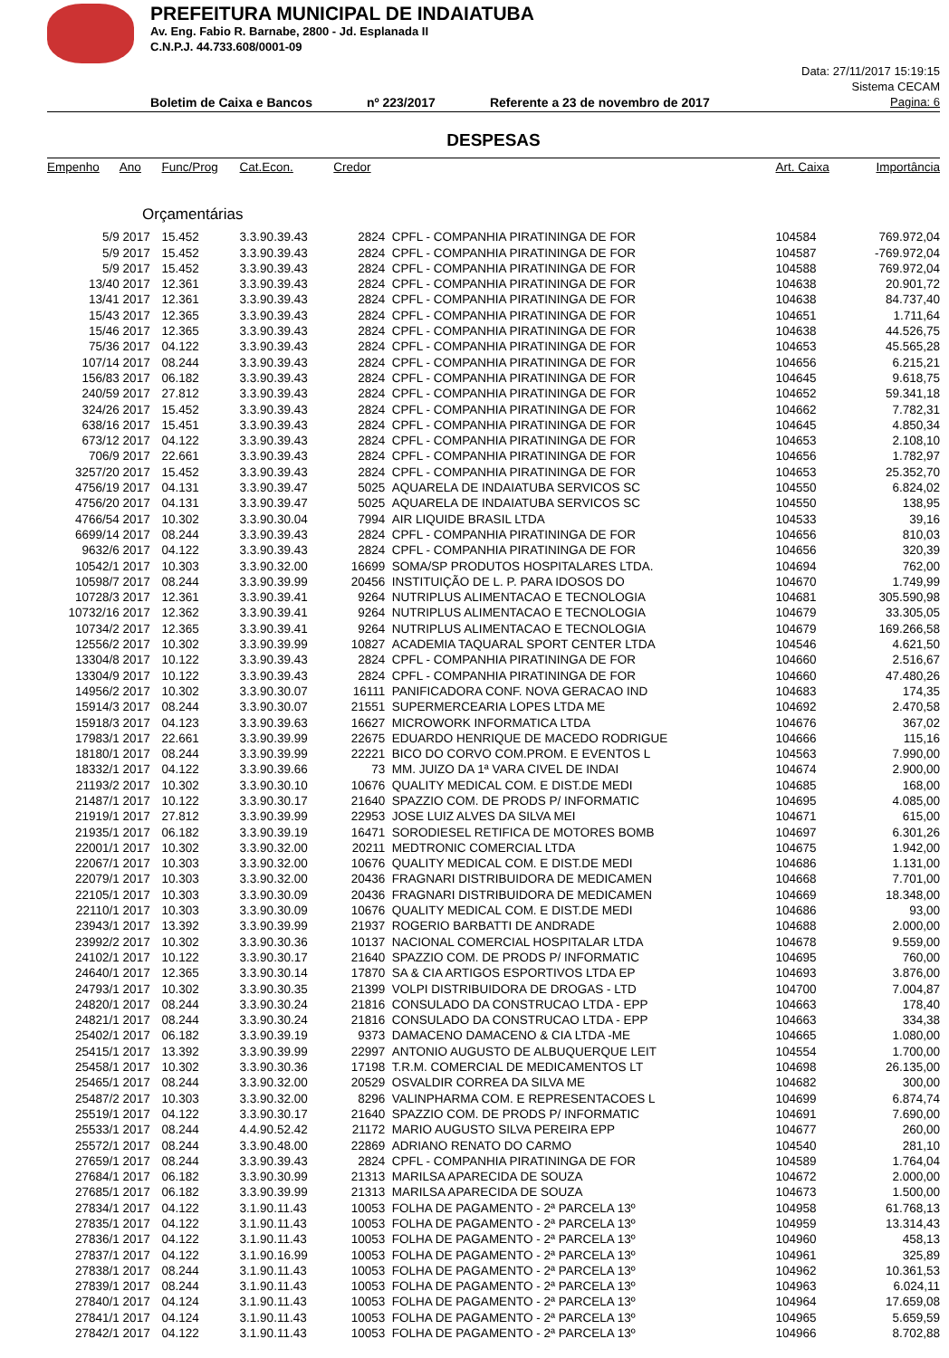PREFEITURA MUNICIPAL DE INDAIATUBA
Av. Eng. Fabio R. Barnabe, 2800 - Jd. Esplanada II
C.N.P.J. 44.733.608/0001-09
Boletim de Caixa e Bancos nº 223/2017 Referente a 23 de novembro de 2017
Data: 27/11/2017 15:19:15
Sistema CECAM
Pagina: 6
DESPESAS
| Empenho | Ano | Func/Prog | Cat.Econ. | Credor | | Art. Caixa | Importância |
| --- | --- | --- | --- | --- | --- | --- | --- |
| Orçamentárias | | | | | | | |
| 5/9 | 2017 | 15.452 | 3.3.90.39.43 | 2824 | CPFL - COMPANHIA PIRATININGA DE FOR | 104584 | 769.972,04 |
| 5/9 | 2017 | 15.452 | 3.3.90.39.43 | 2824 | CPFL - COMPANHIA PIRATININGA DE FOR | 104587 | -769.972,04 |
| 5/9 | 2017 | 15.452 | 3.3.90.39.43 | 2824 | CPFL - COMPANHIA PIRATININGA DE FOR | 104588 | 769.972,04 |
| 13/40 | 2017 | 12.361 | 3.3.90.39.43 | 2824 | CPFL - COMPANHIA PIRATININGA DE FOR | 104638 | 20.901,72 |
| 13/41 | 2017 | 12.361 | 3.3.90.39.43 | 2824 | CPFL - COMPANHIA PIRATININGA DE FOR | 104638 | 84.737,40 |
| 15/43 | 2017 | 12.365 | 3.3.90.39.43 | 2824 | CPFL - COMPANHIA PIRATININGA DE FOR | 104651 | 1.711,64 |
| 15/46 | 2017 | 12.365 | 3.3.90.39.43 | 2824 | CPFL - COMPANHIA PIRATININGA DE FOR | 104638 | 44.526,75 |
| 75/36 | 2017 | 04.122 | 3.3.90.39.43 | 2824 | CPFL - COMPANHIA PIRATININGA DE FOR | 104653 | 45.565,28 |
| 107/14 | 2017 | 08.244 | 3.3.90.39.43 | 2824 | CPFL - COMPANHIA PIRATININGA DE FOR | 104656 | 6.215,21 |
| 156/83 | 2017 | 06.182 | 3.3.90.39.43 | 2824 | CPFL - COMPANHIA PIRATININGA DE FOR | 104645 | 9.618,75 |
| 240/59 | 2017 | 27.812 | 3.3.90.39.43 | 2824 | CPFL - COMPANHIA PIRATININGA DE FOR | 104652 | 59.341,18 |
| 324/26 | 2017 | 15.452 | 3.3.90.39.43 | 2824 | CPFL - COMPANHIA PIRATININGA DE FOR | 104662 | 7.782,31 |
| 638/16 | 2017 | 15.451 | 3.3.90.39.43 | 2824 | CPFL - COMPANHIA PIRATININGA DE FOR | 104645 | 4.850,34 |
| 673/12 | 2017 | 04.122 | 3.3.90.39.43 | 2824 | CPFL - COMPANHIA PIRATININGA DE FOR | 104653 | 2.108,10 |
| 706/9 | 2017 | 22.661 | 3.3.90.39.43 | 2824 | CPFL - COMPANHIA PIRATININGA DE FOR | 104656 | 1.782,97 |
| 3257/20 | 2017 | 15.452 | 3.3.90.39.43 | 2824 | CPFL - COMPANHIA PIRATININGA DE FOR | 104653 | 25.352,70 |
| 4756/19 | 2017 | 04.131 | 3.3.90.39.47 | 5025 | AQUARELA DE INDAIATUBA SERVICOS SC | 104550 | 6.824,02 |
| 4756/20 | 2017 | 04.131 | 3.3.90.39.47 | 5025 | AQUARELA DE INDAIATUBA SERVICOS SC | 104550 | 138,95 |
| 4766/54 | 2017 | 10.302 | 3.3.90.30.04 | 7994 | AIR LIQUIDE BRASIL LTDA | 104533 | 39,16 |
| 6699/14 | 2017 | 08.244 | 3.3.90.39.43 | 2824 | CPFL - COMPANHIA PIRATININGA DE FOR | 104656 | 810,03 |
| 9632/6 | 2017 | 04.122 | 3.3.90.39.43 | 2824 | CPFL - COMPANHIA PIRATININGA DE FOR | 104656 | 320,39 |
| 10542/1 | 2017 | 10.303 | 3.3.90.32.00 | 16699 | SOMA/SP PRODUTOS HOSPITALARES LTDA. | 104694 | 762,00 |
| 10598/7 | 2017 | 08.244 | 3.3.90.39.99 | 20456 | INSTITUIÇÃO DE L. P. PARA IDOSOS DO | 104670 | 1.749,99 |
| 10728/3 | 2017 | 12.361 | 3.3.90.39.41 | 9264 | NUTRIPLUS ALIMENTACAO E TECNOLOGIA | 104681 | 305.590,98 |
| 10732/16 | 2017 | 12.362 | 3.3.90.39.41 | 9264 | NUTRIPLUS ALIMENTACAO E TECNOLOGIA | 104679 | 33.305,05 |
| 10734/2 | 2017 | 12.365 | 3.3.90.39.41 | 9264 | NUTRIPLUS ALIMENTACAO E TECNOLOGIA | 104679 | 169.266,58 |
| 12556/2 | 2017 | 10.302 | 3.3.90.39.99 | 10827 | ACADEMIA TAQUARAL SPORT CENTER LTDA | 104546 | 4.621,50 |
| 13304/8 | 2017 | 10.122 | 3.3.90.39.43 | 2824 | CPFL - COMPANHIA PIRATININGA DE FOR | 104660 | 2.516,67 |
| 13304/9 | 2017 | 10.122 | 3.3.90.39.43 | 2824 | CPFL - COMPANHIA PIRATININGA DE FOR | 104660 | 47.480,26 |
| 14956/2 | 2017 | 10.302 | 3.3.90.30.07 | 16111 | PANIFICADORA CONF. NOVA GERACAO IND | 104683 | 174,35 |
| 15914/3 | 2017 | 08.244 | 3.3.90.30.07 | 21551 | SUPERMERCEARIA LOPES LTDA ME | 104692 | 2.470,58 |
| 15918/3 | 2017 | 04.123 | 3.3.90.39.63 | 16627 | MICROWORK INFORMATICA LTDA | 104676 | 367,02 |
| 17983/1 | 2017 | 22.661 | 3.3.90.39.99 | 22675 | EDUARDO HENRIQUE DE MACEDO RODRIGUE | 104666 | 115,16 |
| 18180/1 | 2017 | 08.244 | 3.3.90.39.99 | 22221 | BICO DO CORVO COM.PROM. E EVENTOS L | 104563 | 7.990,00 |
| 18332/1 | 2017 | 04.122 | 3.3.90.39.66 | 73 | MM. JUIZO DA 1ª VARA CIVEL DE INDAI | 104674 | 2.900,00 |
| 21193/2 | 2017 | 10.302 | 3.3.90.30.10 | 10676 | QUALITY MEDICAL COM. E DIST.DE MEDI | 104685 | 168,00 |
| 21487/1 | 2017 | 10.122 | 3.3.90.30.17 | 21640 | SPAZZIO COM. DE PRODS P/ INFORMATIC | 104695 | 4.085,00 |
| 21919/1 | 2017 | 27.812 | 3.3.90.39.99 | 22953 | JOSE LUIZ ALVES DA SILVA MEI | 104671 | 615,00 |
| 21935/1 | 2017 | 06.182 | 3.3.90.39.19 | 16471 | SORODIESEL RETIFICA DE MOTORES BOMB | 104697 | 6.301,26 |
| 22001/1 | 2017 | 10.302 | 3.3.90.32.00 | 20211 | MEDTRONIC COMERCIAL LTDA | 104675 | 1.942,00 |
| 22067/1 | 2017 | 10.303 | 3.3.90.32.00 | 10676 | QUALITY MEDICAL COM. E DIST.DE MEDI | 104686 | 1.131,00 |
| 22079/1 | 2017 | 10.303 | 3.3.90.32.00 | 20436 | FRAGNARI DISTRIBUIDORA DE MEDICAMEN | 104668 | 7.701,00 |
| 22105/1 | 2017 | 10.303 | 3.3.90.30.09 | 20436 | FRAGNARI DISTRIBUIDORA DE MEDICAMEN | 104669 | 18.348,00 |
| 22110/1 | 2017 | 10.303 | 3.3.90.30.09 | 10676 | QUALITY MEDICAL COM. E DIST.DE MEDI | 104686 | 93,00 |
| 23943/1 | 2017 | 13.392 | 3.3.90.39.99 | 21937 | ROGERIO BARBATTI DE ANDRADE | 104688 | 2.000,00 |
| 23992/2 | 2017 | 10.302 | 3.3.90.30.36 | 10137 | NACIONAL COMERCIAL HOSPITALAR LTDA | 104678 | 9.559,00 |
| 24102/1 | 2017 | 10.122 | 3.3.90.30.17 | 21640 | SPAZZIO COM. DE PRODS P/ INFORMATIC | 104695 | 760,00 |
| 24640/1 | 2017 | 12.365 | 3.3.90.30.14 | 17870 | SA & CIA ARTIGOS ESPORTIVOS LTDA EP | 104693 | 3.876,00 |
| 24793/1 | 2017 | 10.302 | 3.3.90.30.35 | 21399 | VOLPI DISTRIBUIDORA DE DROGAS - LTD | 104700 | 7.004,87 |
| 24820/1 | 2017 | 08.244 | 3.3.90.30.24 | 21816 | CONSULADO DA CONSTRUCAO LTDA - EPP | 104663 | 178,40 |
| 24821/1 | 2017 | 08.244 | 3.3.90.30.24 | 21816 | CONSULADO DA CONSTRUCAO LTDA - EPP | 104663 | 334,38 |
| 25402/1 | 2017 | 06.182 | 3.3.90.39.19 | 9373 | DAMACENO DAMACENO & CIA LTDA -ME | 104665 | 1.080,00 |
| 25415/1 | 2017 | 13.392 | 3.3.90.39.99 | 22997 | ANTONIO AUGUSTO DE ALBUQUERQUE LEIT | 104554 | 1.700,00 |
| 25458/1 | 2017 | 10.302 | 3.3.90.30.36 | 17198 | T.R.M. COMERCIAL DE MEDICAMENTOS LT | 104698 | 26.135,00 |
| 25465/1 | 2017 | 08.244 | 3.3.90.32.00 | 20529 | OSVALDIR CORREA DA SILVA ME | 104682 | 300,00 |
| 25487/2 | 2017 | 10.303 | 3.3.90.32.00 | 8296 | VALINPHARMA COM. E REPRESENTACOES L | 104699 | 6.874,74 |
| 25519/1 | 2017 | 04.122 | 3.3.90.30.17 | 21640 | SPAZZIO COM. DE PRODS P/ INFORMATIC | 104691 | 7.690,00 |
| 25533/1 | 2017 | 08.244 | 4.4.90.52.42 | 21172 | MARIO AUGUSTO SILVA PEREIRA EPP | 104677 | 260,00 |
| 25572/1 | 2017 | 08.244 | 3.3.90.48.00 | 22869 | ADRIANO RENATO DO CARMO | 104540 | 281,10 |
| 27659/1 | 2017 | 08.244 | 3.3.90.39.43 | 2824 | CPFL - COMPANHIA PIRATININGA DE FOR | 104589 | 1.764,04 |
| 27684/1 | 2017 | 06.182 | 3.3.90.30.99 | 21313 | MARILSA APARECIDA DE SOUZA | 104672 | 2.000,00 |
| 27685/1 | 2017 | 06.182 | 3.3.90.39.99 | 21313 | MARILSA APARECIDA DE SOUZA | 104673 | 1.500,00 |
| 27834/1 | 2017 | 04.122 | 3.1.90.11.43 | 10053 | FOLHA DE PAGAMENTO - 2ª PARCELA 13º | 104958 | 61.768,13 |
| 27835/1 | 2017 | 04.122 | 3.1.90.11.43 | 10053 | FOLHA DE PAGAMENTO - 2ª PARCELA 13º | 104959 | 13.314,43 |
| 27836/1 | 2017 | 04.122 | 3.1.90.11.43 | 10053 | FOLHA DE PAGAMENTO - 2ª PARCELA 13º | 104960 | 458,13 |
| 27837/1 | 2017 | 04.122 | 3.1.90.16.99 | 10053 | FOLHA DE PAGAMENTO - 2ª PARCELA 13º | 104961 | 325,89 |
| 27838/1 | 2017 | 08.244 | 3.1.90.11.43 | 10053 | FOLHA DE PAGAMENTO - 2ª PARCELA 13º | 104962 | 10.361,53 |
| 27839/1 | 2017 | 08.244 | 3.1.90.11.43 | 10053 | FOLHA DE PAGAMENTO - 2ª PARCELA 13º | 104963 | 6.024,11 |
| 27840/1 | 2017 | 04.124 | 3.1.90.11.43 | 10053 | FOLHA DE PAGAMENTO - 2ª PARCELA 13º | 104964 | 17.659,08 |
| 27841/1 | 2017 | 04.124 | 3.1.90.11.43 | 10053 | FOLHA DE PAGAMENTO - 2ª PARCELA 13º | 104965 | 5.659,59 |
| 27842/1 | 2017 | 04.122 | 3.1.90.11.43 | 10053 | FOLHA DE PAGAMENTO - 2ª PARCELA 13º | 104966 | 8.702,88 |